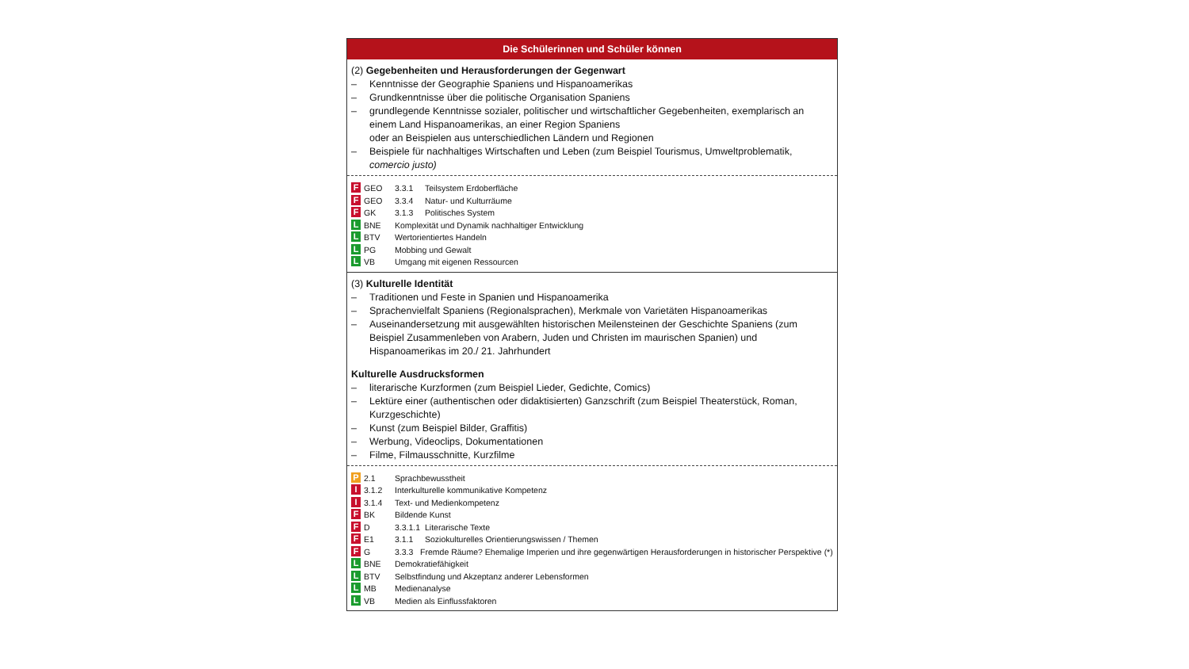Die Schülerinnen und Schüler können
(2) Gegebenheiten und Herausforderungen der Gegenwart
– Kenntnisse der Geographie Spaniens und Hispanoamerikas
– Grundkenntnisse über die politische Organisation Spaniens
– grundlegende Kenntnisse sozialer, politischer und wirtschaftlicher Gegebenheiten, exemplarisch an einem Land Hispanoamerikas, an einer Region Spaniens
oder an Beispielen aus unterschiedlichen Ländern und Regionen
– Beispiele für nachhaltiges Wirtschaften und Leben (zum Beispiel Tourismus, Umweltproblematik, comercio justo)
F GEO 3.3.1 Teilsystem Erdoberfläche
F GEO 3.3.4 Natur- und Kulturräume
F GK 3.1.3 Politisches System
L BNE Komplexität und Dynamik nachhaltiger Entwicklung
L BTV Wertorientiertes Handeln
L PG Mobbing und Gewalt
L VB Umgang mit eigenen Ressourcen
(3) Kulturelle Identität
– Traditionen und Feste in Spanien und Hispanoamerika
– Sprachenvielfalt Spaniens (Regionalsprachen), Merkmale von Varietäten Hispanoamerikas
– Auseinandersetzung mit ausgewählten historischen Meilensteinen der Geschichte Spaniens (zum Beispiel Zusammenleben von Arabern, Juden und Christen im maurischen Spanien) und Hispanoamerikas im 20./ 21. Jahrhundert
Kulturelle Ausdrucksformen
– literarische Kurzformen (zum Beispiel Lieder, Gedichte, Comics)
– Lektüre einer (authentischen oder didaktisierten) Ganzschrift (zum Beispiel Theaterstück, Roman, Kurzgeschichte)
– Kunst (zum Beispiel Bilder, Graffitis)
– Werbung, Videoclips, Dokumentationen
– Filme, Filmausschnitte, Kurzfilme
P 2.1 Sprachbewusstheit
I 3.1.2 Interkulturelle kommunikative Kompetenz
I 3.1.4 Text- und Medienkompetenz
F BK Bildende Kunst
F D 3.3.1.1 Literarische Texte
F E1 3.1.1 Soziokulturelles Orientierungswissen / Themen
F G 3.3.3 Fremde Räume? Ehemalige Imperien und ihre gegenwärtigen Herausforderungen in historischer Perspektive (*)
L BNE Demokratiefähigkeit
L BTV Selbstfindung und Akzeptanz anderer Lebensformen
L MB Medienanalyse
L VB Medien als Einflussfaktoren